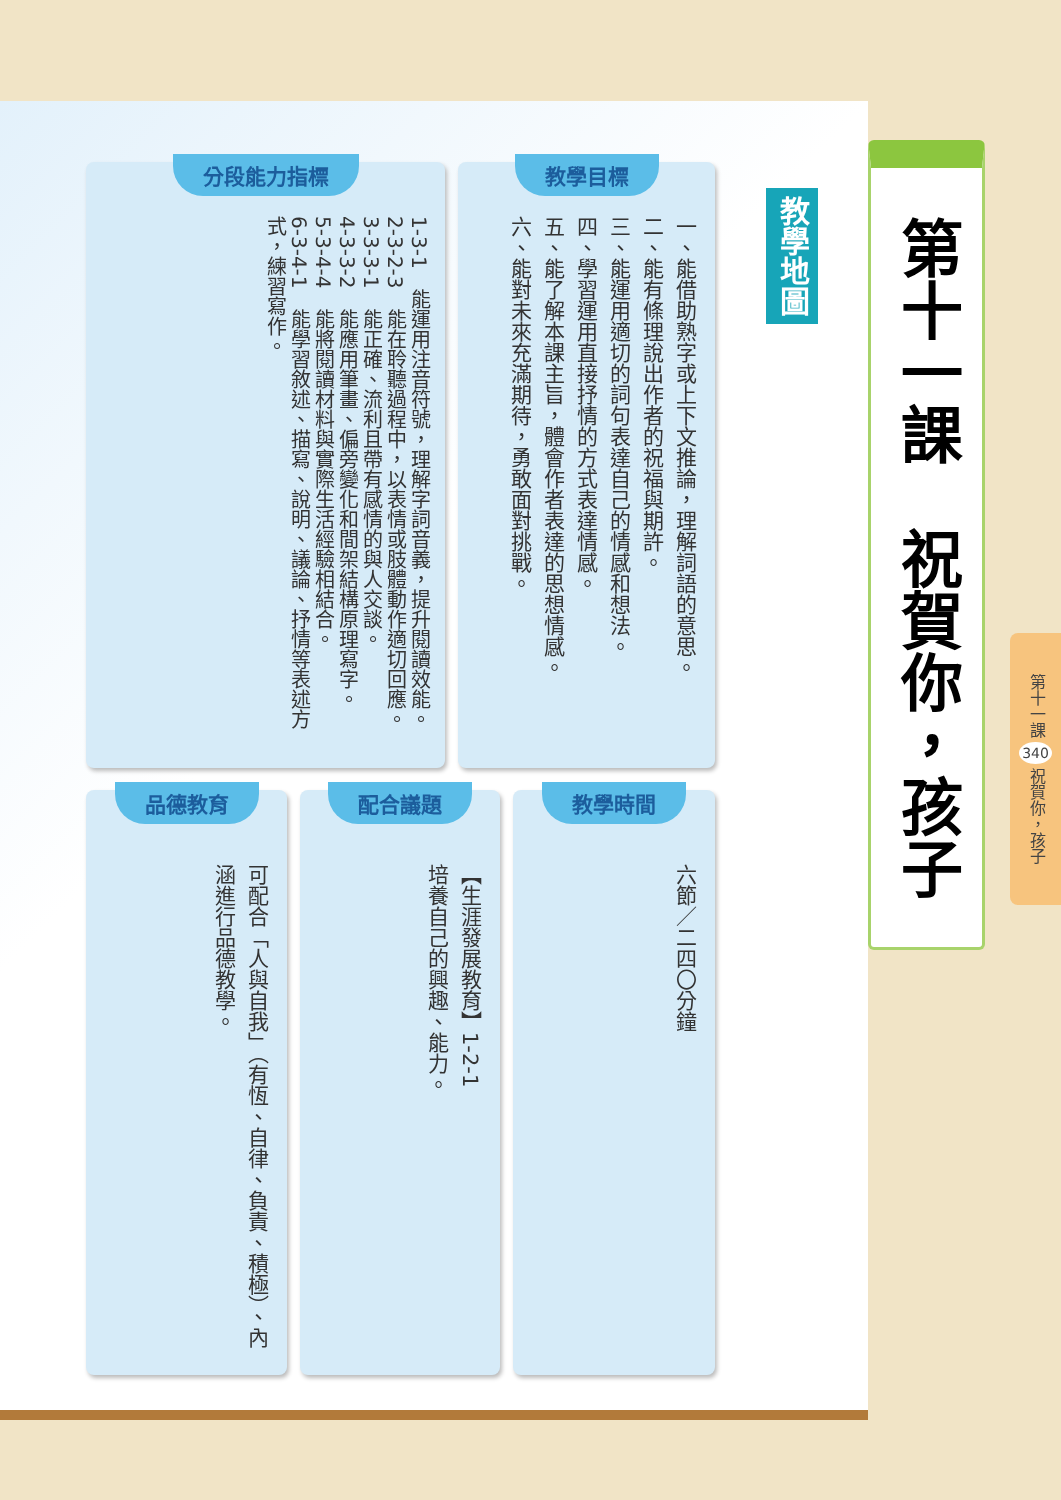第十一課　祝賀你，孩子
第十一課 340 祝賀你，孩子
教學地圖
教學目標
一、能借助熟字或上下文推論，理解詞語的意思。
二、能有條理說出作者的祝福與期許。
三、能運用適切的詞句表達自己的情感和想法。
四、學習運用直接抒情的方式表達情感。
五、能了解本課主旨，體會作者表達的思想情感。
六、能對未來充滿期待，勇敢面對挑戰。
分段能力指標
1-3-1　能運用注音符號，理解字詞音義，提升閱讀效能。
2-3-2-3　能在聆聽過程中，以表情或肢體動作適切回應。
3-3-3-1　能正確、流利且帶有感情的與人交談。
4-3-3-2　能應用筆畫、偏旁變化和間架結構原理寫字。
5-3-4-4　能將閱讀材料與實際生活經驗相結合。
6-3-4-1　能學習敘述、描寫、說明、議論、抒情等表述方式，練習寫作。
教學時間
六節／二四〇分鐘
配合議題
【生涯發展教育】1-2-1
培養自己的興趣、能力。
品德教育
可配合「人與自我」（有恆、自律、負責、積極）、內涵進行品德教學。